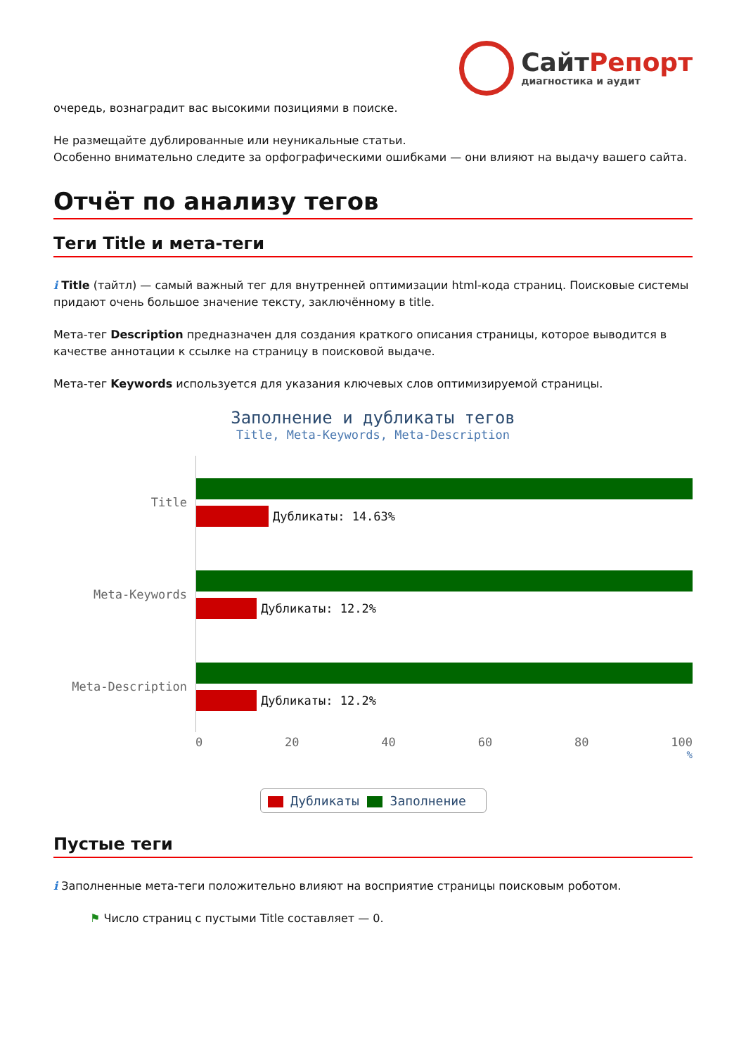СайтРепорт
диагностика и аудит
очередь, вознаградит вас высокими позициями в поиске.
Не размещайте дублированные или неуникальные статьи.
Особенно внимательно следите за орфографическими ошибками — они влияют на выдачу вашего сайта.
Отчёт по анализу тегов
Теги Title и мета-теги
i Title (тайтл) — самый важный тег для внутренней оптимизации html-кода страниц. Поисковые системы придают очень большое значение тексту, заключённому в title.
Мета-тег Description предназначен для создания краткого описания страницы, которое выводится в качестве аннотации к ссылке на страницу в поисковой выдаче.
Мета-тег Keywords используется для указания ключевых слов оптимизируемой страницы.
Заполнение и дубликаты тегов
Title, Meta-Keywords, Meta-Description
Title
Дубликаты: 14.63%
Meta-Keywords
Дубликаты: 12.2%
Meta-Description
Дубликаты: 12.2%
0 20 40 60 80 100
%
Дубликаты Заполнение
Пустые теги
i Заполненные мета-теги положительно влияют на восприятие страницы поисковым роботом.
⚑ Число страниц с пустыми Title составляет — 0.